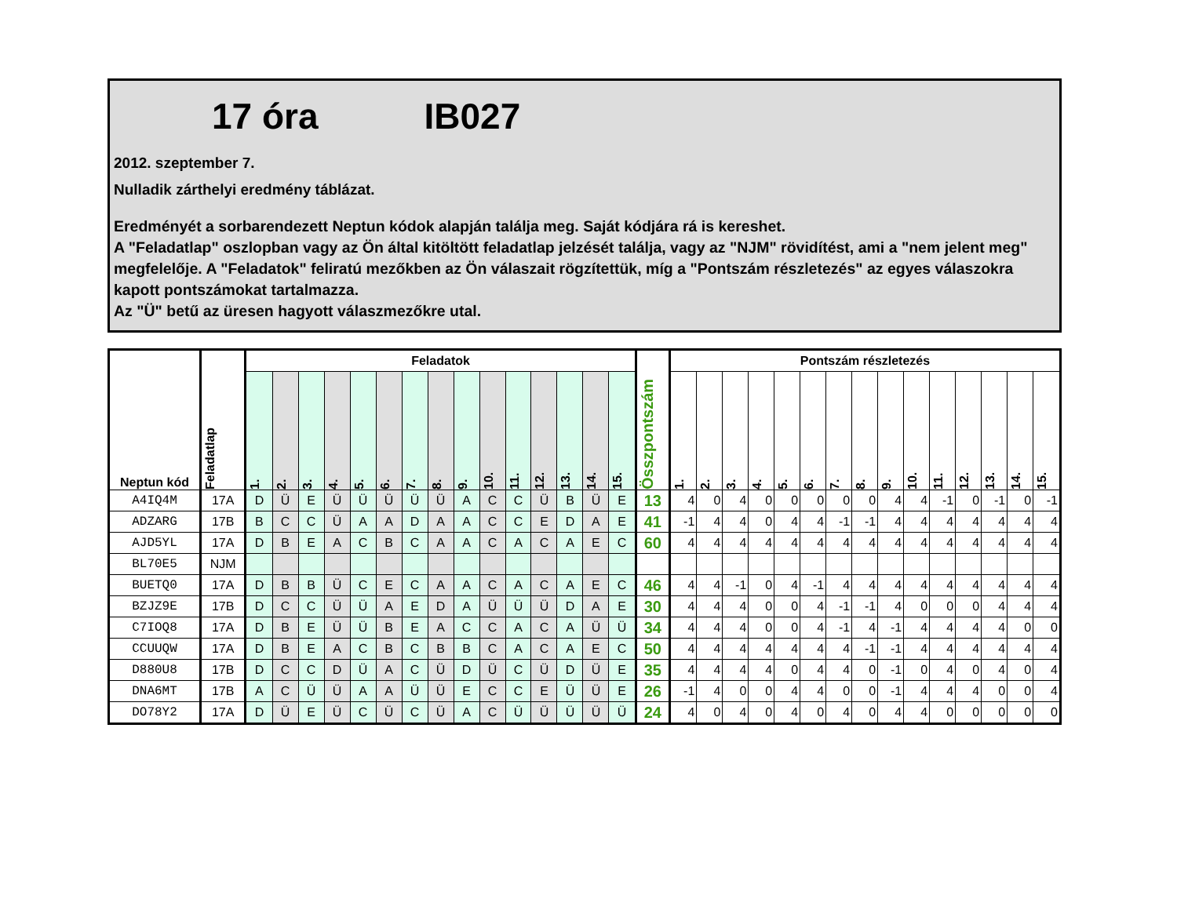17 óra IB027
2012. szeptember 7.
Nulladik zárthelyi eredmény táblázat.
Eredményét a sorbarendezett Neptun kódok alapján találja meg. Saját kódjára rá is kereshet.
A "Feladatlap" oszlopban vagy az Ön által kitöltött feladatlap jelzését találja, vagy az "NJM" rövidítést, ami a "nem jelent meg" megfelelője. A "Feladatok" feliratú mezőkben az Ön válaszait rögzítettük, míg a "Pontszám részletezés" az egyes válaszokra kapott pontszámokat tartalmazza.
Az "Ü" betű az üresen hagyott válaszmezőkre utal.
| Neptun kód | Feladatlap | Feladatok | | | | | | | | | | | | | | | Összpontszám | Pontszám részletezés | | | | | | | | | | | | | | |
| --- | --- | --- | --- | --- | --- | --- | --- | --- | --- | --- | --- | --- | --- | --- | --- | --- | --- | --- | --- | --- | --- | --- | --- | --- | --- | --- | --- | --- | --- | --- | --- | --- |
| | | 1. | 2. | 3. | 4. | 5. | 6. | 7. | 8. | 9. | 10. | 11. | 12. | 13. | 14. | 15. | | 1. | 2. | 3. | 4. | 5. | 6. | 7. | 8. | 9. | 10. | 11. | 12. | 13. | 14. | 15. |
| A4IQ4M | 17A | D | Ü | E | Ü | Ü | Ü | Ü | Ü | A | C | C | Ü | B | Ü | E | 13 | 4 | 0 | 4 | 0 | 0 | 0 | 0 | 0 | 4 | 4 | -1 | 0 | -1 | 0 | -1 |
| ADZARG | 17B | B | C | C | Ü | A | A | D | A | A | C | C | E | D | A | E | 41 | -1 | 4 | 4 | 0 | 4 | 4 | -1 | -1 | 4 | 4 | 4 | 4 | 4 | 4 | 4 |
| AJD5YL | 17A | D | B | E | A | C | B | C | A | A | C | A | C | A | E | C | 60 | 4 | 4 | 4 | 4 | 4 | 4 | 4 | 4 | 4 | 4 | 4 | 4 | 4 | 4 | 4 |
| BL70E5 | NJM | | | | | | | | | | | | | | | | | | | | | | | | | | | | | | | |
| BUETQ0 | 17A | D | B | B | Ü | C | E | C | A | A | C | A | C | A | E | C | 46 | 4 | 4 | -1 | 0 | 4 | -1 | 4 | 4 | 4 | 4 | 4 | 4 | 4 | 4 | 4 |
| BZJZ9E | 17B | D | C | C | Ü | Ü | A | E | D | A | Ü | Ü | Ü | D | A | E | 30 | 4 | 4 | 4 | 0 | 0 | 4 | -1 | -1 | 4 | 0 | 0 | 0 | 4 | 4 | 4 |
| C7IOQ8 | 17A | D | B | E | Ü | Ü | B | E | A | C | C | A | C | A | Ü | Ü | 34 | 4 | 4 | 4 | 0 | 0 | 4 | -1 | 4 | -1 | 4 | 4 | 4 | 4 | 0 | 0 |
| CCUUQW | 17A | D | B | E | A | C | B | C | B | B | C | A | C | A | E | C | 50 | 4 | 4 | 4 | 4 | 4 | 4 | 4 | -1 | -1 | 4 | 4 | 4 | 4 | 4 | 4 |
| D880U8 | 17B | D | C | C | D | Ü | A | C | Ü | D | Ü | C | Ü | D | Ü | E | 35 | 4 | 4 | 4 | 4 | 0 | 4 | 4 | 0 | -1 | 0 | 4 | 0 | 4 | 0 | 4 |
| DNA6MT | 17B | A | C | Ü | Ü | A | A | Ü | Ü | E | C | C | E | Ü | Ü | E | 26 | -1 | 4 | 0 | 0 | 4 | 4 | 0 | 0 | -1 | 4 | 4 | 4 | 0 | 0 | 4 |
| DO78Y2 | 17A | D | Ü | E | Ü | C | Ü | C | Ü | A | C | Ü | Ü | Ü | Ü | Ü | 24 | 4 | 0 | 4 | 0 | 4 | 0 | 4 | 0 | 4 | 4 | 0 | 0 | 0 | 0 | 0 |